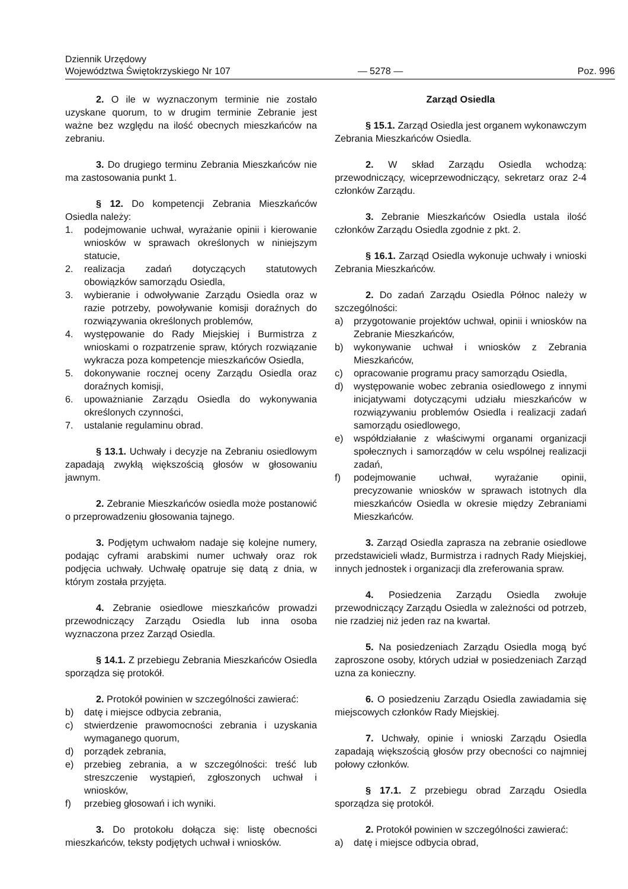Dziennik Urzędowy
Województwa Świętokrzyskiego Nr 107
— 5278 —
Poz. 996
2. O ile w wyznaczonym terminie nie zostało uzyskane quorum, to w drugim terminie Zebranie jest ważne bez względu na ilość obecnych mieszkańców na zebraniu.
3. Do drugiego terminu Zebrania Mieszkańców nie ma zastosowania punkt 1.
§ 12. Do kompetencji Zebrania Mieszkańców Osiedla należy:
1. podejmowanie uchwał, wyrażanie opinii i kierowanie wniosków w sprawach określonych w niniejszym statucie,
2. realizacja zadań dotyczących statutowych obowiązków samorządu Osiedla,
3. wybieranie i odwoływanie Zarządu Osiedla oraz w razie potrzeby, powoływanie komisji doraźnych do rozwiązywania określonych problemów,
4. występowanie do Rady Miejskiej i Burmistrza z wnioskami o rozpatrzenie spraw, których rozwiązanie wykracza poza kompetencje mieszkańców Osiedla,
5. dokonywanie rocznej oceny Zarządu Osiedla oraz doraźnych komisji,
6. upoważnianie Zarządu Osiedla do wykonywania określonych czynności,
7. ustalanie regulaminu obrad.
§ 13.1. Uchwały i decyzje na Zebraniu osiedlowym zapadają zwykłą większością głosów w głosowaniu jawnym.
2. Zebranie Mieszkańców osiedla może postanowić o przeprowadzeniu głosowania tajnego.
3. Podjętym uchwałom nadaje się kolejne numery, podając cyframi arabskimi numer uchwały oraz rok podjęcia uchwały. Uchwałę opatruje się datą z dnia, w którym została przyjęta.
4. Zebranie osiedlowe mieszkańców prowadzi przewodniczący Zarządu Osiedla lub inna osoba wyznaczona przez Zarząd Osiedla.
§ 14.1. Z przebiegu Zebrania Mieszkańców Osiedla sporządza się protokół.
2. Protokół powinien w szczególności zawierać:
b) datę i miejsce odbycia zebrania,
c) stwierdzenie prawomocności zebrania i uzyskania wymaganego quorum,
d) porządek zebrania,
e) przebieg zebrania, a w szczególności: treść lub streszczenie wystąpień, zgłoszonych uchwał i wniosków,
f) przebieg głosowań i ich wyniki.
3. Do protokołu dołącza się: listę obecności mieszkańców, teksty podjętych uchwał i wniosków.
Zarząd Osiedla
§ 15.1. Zarząd Osiedla jest organem wykonawczym Zebrania Mieszkańców Osiedla.
2. W skład Zarządu Osiedla wchodzą: przewodniczący, wiceprzewodniczący, sekretarz oraz 2-4 członków Zarządu.
3. Zebranie Mieszkańców Osiedla ustala ilość członków Zarządu Osiedla zgodnie z pkt. 2.
§ 16.1. Zarząd Osiedla wykonuje uchwały i wnioski Zebrania Mieszkańców.
2. Do zadań Zarządu Osiedla Północ należy w szczególności:
a) przygotowanie projektów uchwał, opinii i wniosków na Zebranie Mieszkańców,
b) wykonywanie uchwał i wniosków z Zebrania Mieszkańców,
c) opracowanie programu pracy samorządu Osiedla,
d) występowanie wobec zebrania osiedlowego z innymi inicjatywami dotyczącymi udziału mieszkańców w rozwiązywaniu problemów Osiedla i realizacji zadań samorządu osiedlowego,
e) współdziałanie z właściwymi organami organizacji społecznych i samorządów w celu wspólnej realizacji zadań,
f) podejmowanie uchwał, wyrażanie opinii, precyzowanie wniosków w sprawach istotnych dla mieszkańców Osiedla w okresie między Zebraniami Mieszkańców.
3. Zarząd Osiedla zaprasza na zebranie osiedlowe przedstawicieli władz, Burmistrza i radnych Rady Miejskiej, innych jednostek i organizacji dla zreferowania spraw.
4. Posiedzenia Zarządu Osiedla zwołuje przewodniczący Zarządu Osiedla w zależności od potrzeb, nie rzadziej niż jeden raz na kwartał.
5. Na posiedzeniach Zarządu Osiedla mogą być zaproszone osoby, których udział w posiedzeniach Zarząd uzna za konieczny.
6. O posiedzeniu Zarządu Osiedla zawiadamia się miejscowych członków Rady Miejskiej.
7. Uchwały, opinie i wnioski Zarządu Osiedla zapadają większością głosów przy obecności co najmniej połowy członków.
§ 17.1. Z przebiegu obrad Zarządu Osiedla sporządza się protokół.
2. Protokół powinien w szczególności zawierać:
a) datę i miejsce odbycia obrad,